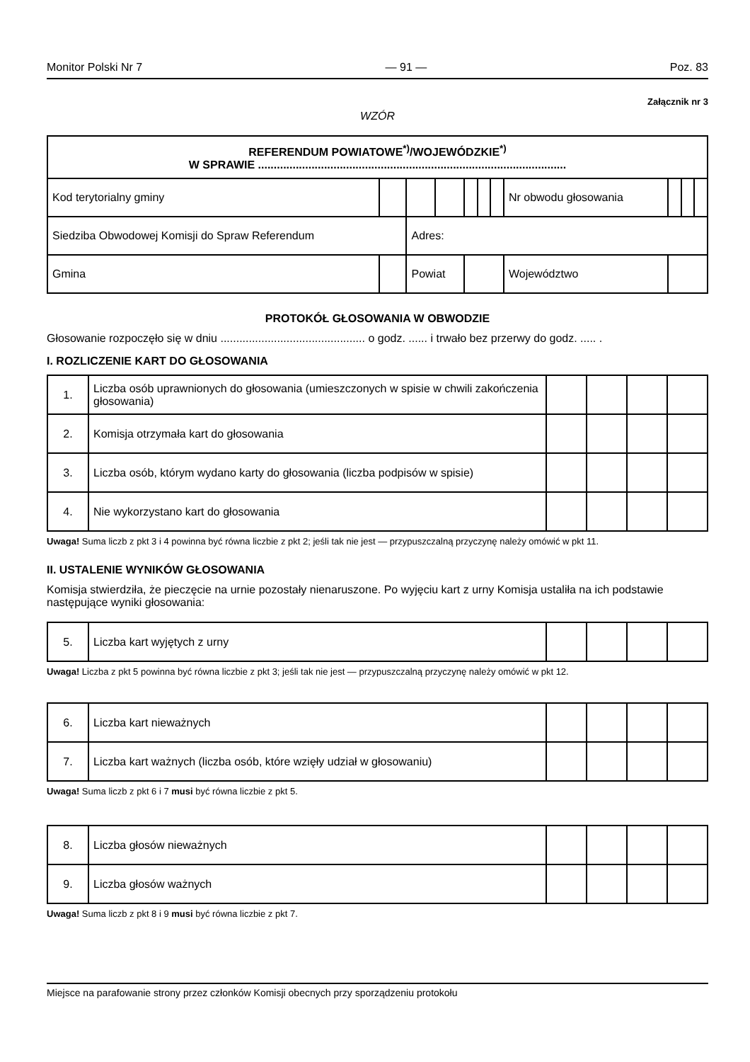Monitor Polski Nr 7 — 91 — Poz. 83
Załącznik nr 3
WZÓR
| REFERENDUM POWIATOWE<sup>*)</sup>/WOJEWÓDZKIE<sup>*)</sup> W SPRAWIE .................................................................................................. | | | | | | | | | | | | |
| Kod terytorialny gminy | | | | | | | | Nr obwodu głosowania | | | | |
| Siedziba Obwodowej Komisji do Spraw Referendum | | | Adres: | | | | | | | | | |
| Gmina | | | Powiat | | | | | Województwo | | | | |
PROTOKÓŁ GŁOSOWANIA W OBWODZIE
Głosowanie rozpoczęło się w dniu .............................................. o godz. ...... i trwało bez przerwy do godz. ..... .
I. ROZLICZENIE KART DO GŁOSOWANIA
| 1. | Liczba osób uprawnionych do głosowania (umieszczonych w spisie w chwili zakończenia głosowania) | | | | |
| 2. | Komisja otrzymała kart do głosowania | | | | |
| 3. | Liczba osób, którym wydano karty do głosowania (liczba podpisów w spisie) | | | | |
| 4. | Nie wykorzystano kart do głosowania | | | | |
Uwaga! Suma liczb z pkt 3 i 4 powinna być równa liczbie z pkt 2; jeśli tak nie jest — przypuszczalną przyczynę należy omówić w pkt 11.
II. USTALENIE WYNIKÓW GŁOSOWANIA
Komisja stwierdziła, że pieczęcie na urnie pozostały nienaruszone. Po wyjęciu kart z urny Komisja ustaliła na ich podstawie następujące wyniki głosowania:
| 5. | Liczba kart wyjętych z urny | | | | |
Uwaga! Liczba z pkt 5 powinna być równa liczbie z pkt 3; jeśli tak nie jest — przypuszczalną przyczynę należy omówić w pkt 12.
| 6. | Liczba kart nieważnych | | | | |
| 7. | Liczba kart ważnych (liczba osób, które wzięły udział w głosowaniu) | | | | |
Uwaga! Suma liczb z pkt 6 i 7 musi być równa liczbie z pkt 5.
| 8. | Liczba głosów nieważnych | | | | |
| 9. | Liczba głosów ważnych | | | | |
Uwaga! Suma liczb z pkt 8 i 9 musi być równa liczbie z pkt 7.
Miejsce na parafowanie strony przez członków Komisji obecnych przy sporządzeniu protokołu